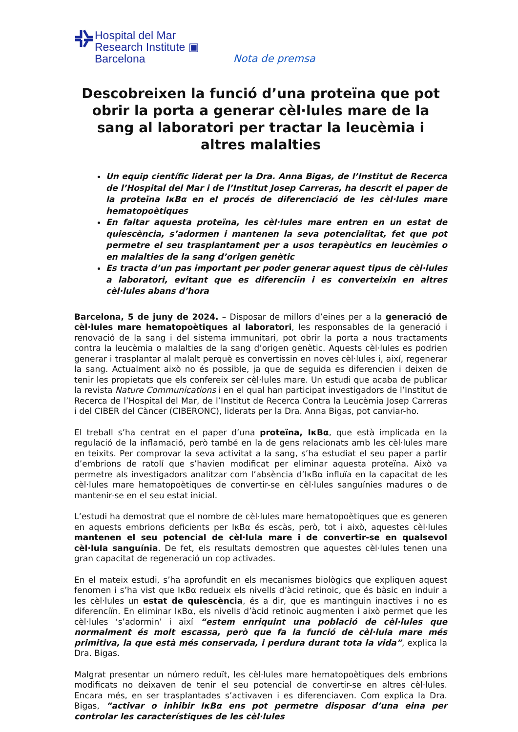Hospital del Mar
Research Institute ▣
Barcelona
Nota de premsa
Descobreixen la funció d’una proteïna que pot obrir la porta a generar cèl·lules mare de la sang al laboratori per tractar la leucèmia i altres malalties
Un equip científic liderat per la Dra. Anna Bigas, de l’Institut de Recerca de l’Hospital del Mar i de l’Institut Josep Carreras, ha descrit el paper de la proteïna IκBα en el procés de diferenciació de les cèl·lules mare hematopoètiques
En faltar aquesta proteïna, les cèl·lules mare entren en un estat de quiescència, s’adormen i mantenen la seva potencialitat, fet que pot permetre el seu trasplantament per a usos terapèutics en leucèmies o en malalties de la sang d’origen genètic
Es tracta d’un pas important per poder generar aquest tipus de cèl·lules a laboratori, evitant que es diferenciïn i es converteixin en altres cèl·lules abans d’hora
Barcelona, 5 de juny de 2024. – Disposar de millors d’eines per a la generació de cèl·lules mare hematopoètiques al laboratori, les responsables de la generació i renovació de la sang i del sistema immunitari, pot obrir la porta a nous tractaments contra la leucèmia o malalties de la sang d’origen genètic. Aquests cèl·lules es podrien generar i trasplantar al malalt perquè es convertissin en noves cèl·lules i, així, regenerar la sang. Actualment això no és possible, ja que de seguida es diferencien i deixen de tenir les propietats que els confereix ser cèl·lules mare. Un estudi que acaba de publicar la revista Nature Communications i en el qual han participat investigadors de l’Institut de Recerca de l’Hospital del Mar, de l’Institut de Recerca Contra la Leucèmia Josep Carreras i del CIBER del Càncer (CIBERONC), liderats per la Dra. Anna Bigas, pot canviar-ho.
El treball s’ha centrat en el paper d’una proteïna, IκBα, que està implicada en la regulació de la inflamació, però també en la de gens relacionats amb les cèl·lules mare en teixits. Per comprovar la seva activitat a la sang, s’ha estudiat el seu paper a partir d’embrions de ratolí que s’havien modificat per eliminar aquesta proteïna. Això va permetre als investigadors analitzar com l’absència d’IκBα influïa en la capacitat de les cèl·lules mare hematopoètiques de convertir-se en cèl·lules sanguínies madures o de mantenir-se en el seu estat inicial.
L’estudi ha demostrat que el nombre de cèl·lules mare hematopoètiques que es generen en aquests embrions deficients per IκBα és escàs, però, tot i això, aquestes cèl·lules mantenen el seu potencial de cèl·lula mare i de convertir-se en qualsevol cèl·lula sanguínia. De fet, els resultats demostren que aquestes cèl·lules tenen una gran capacitat de regeneració un cop activades.
En el mateix estudi, s’ha aprofundit en els mecanismes biològics que expliquen aquest fenomen i s’ha vist que IκBα redueix els nivells d’àcid retinoic, que és bàsic en induir a les cèl·lules un estat de quiescència, és a dir, que es mantinguin inactives i no es diferenciïn. En eliminar IκBα, els nivells d’àcid retinoic augmenten i això permet que les cèl·lules ‘s’adormin’ i així “estem enriquint una població de cèl·lules que normalment és molt escassa, però que fa la funció de cèl·lula mare més primitiva, la que està més conservada, i perdura durant tota la vida”, explica la Dra. Bigas.
Malgrat presentar un número reduït, les cèl·lules mare hematopoètiques dels embrions modificats no deixaven de tenir el seu potencial de convertir-se en altres cèl·lules. Encara més, en ser trasplantades s’activaven i es diferenciaven. Com explica la Dra. Bigas, “activar o inhibir IκBα ens pot permetre disposar d’una eina per controlar les característiques de les cèl·lules